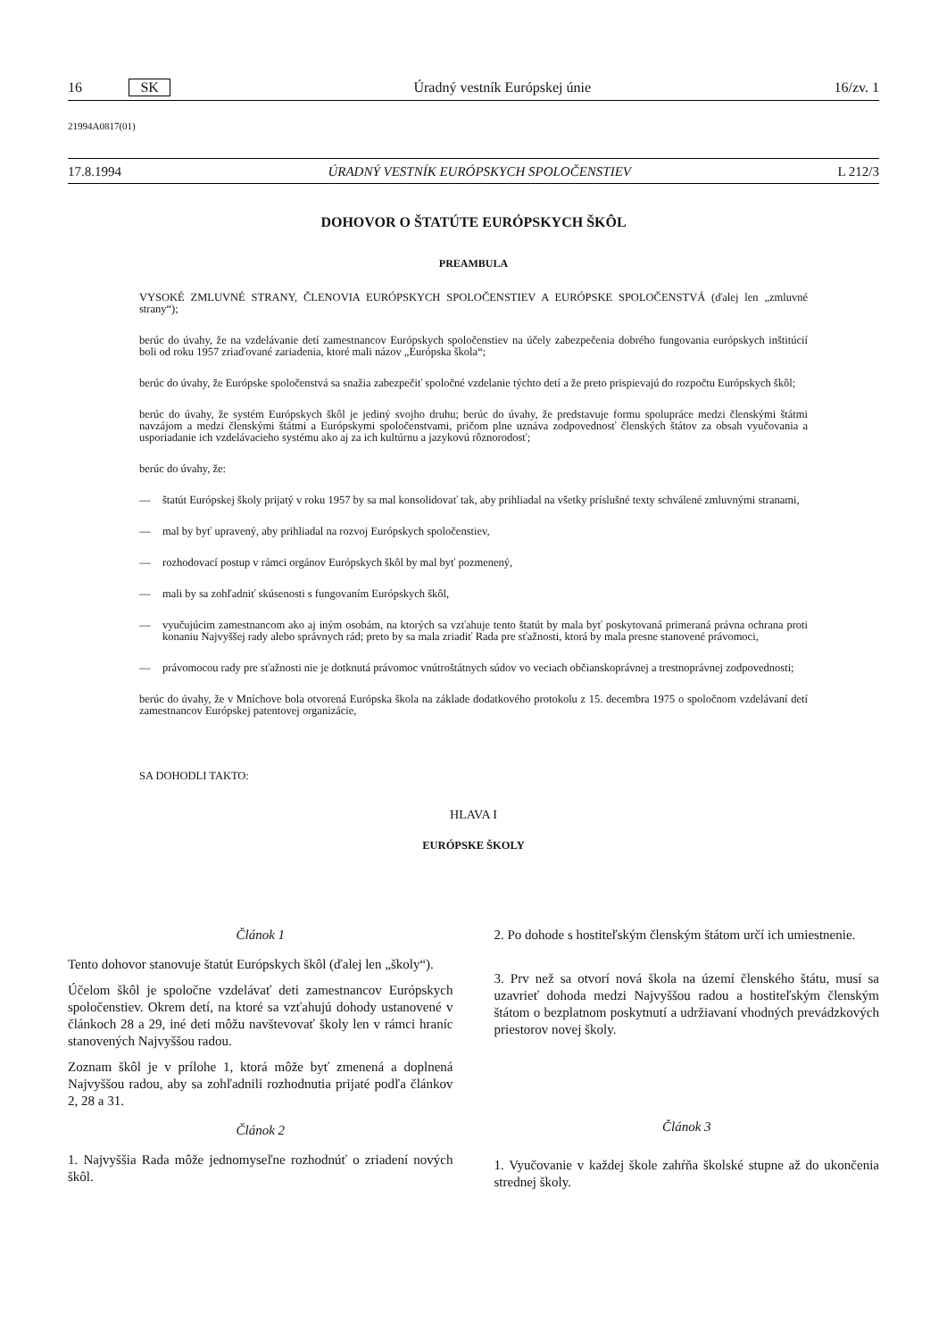16 SK Úradný vestník Európskej únie 16/zv. 1
21994A0817(01)
17.8.1994 ÚRADNÝ VESTNÍK EURÓPSKYCH SPOLOČENSTIEV L 212/3
DOHOVOR O ŠTATÚTE EURÓPSKYCH ŠKÔL
PREAMBULA
VYSOKÉ ZMLUVNÉ STRANY, ČLENOVIA EURÓPSKYCH SPOLOČENSTIEV A EURÓPSKE SPOLOČENSTVÁ (ďalej len „zmluvné strany“);
berúc do úvahy, že na vzdelávanie detí zamestnancov Európskych spoločenstiev na účely zabezpečenia dobrého fungovania európskych inštitúcií boli od roku 1957 zriaďované zariadenia, ktoré mali názov „Európska škola“;
berúc do úvahy, že Európske spoločenstvá sa snažia zabezpečiť spoločné vzdelanie týchto detí a že preto prispievajú do rozpočtu Európskych škôl;
berúc do úvahy, že systém Európskych škôl je jediný svojho druhu; berúc do úvahy, že predstavuje formu spolupráce medzi členskými štátmi navzájom a medzi členskými štátmi a Európskymi spoločenstvami, pričom plne uznáva zodpovednosť členských štátov za obsah vyučovania a usporiadanie ich vzdelávacieho systému ako aj za ich kultúrnu a jazykovú rôznorodosť;
berúc do úvahy, že:
— štatút Európskej školy prijatý v roku 1957 by sa mal konsolidovať tak, aby prihliadal na všetky príslušné texty schválené zmluvnými stranami,
— mal by byť upravený, aby prihliadal na rozvoj Európskych spoločenstiev,
— rozhodovací postup v rámci orgánov Európskych škôl by mal byť pozmenený,
— mali by sa zohľadniť skúsenosti s fungovaním Európskych škôl,
— vyučujúcim zamestnancom ako aj iným osobám, na ktorých sa vzťahuje tento štatút by mala byť poskytovaná primeraná právna ochrana proti konaniu Najvyššej rady alebo správnych rád; preto by sa mala zriadiť Rada pre sťažnosti, ktorá by mala presne stanovené právomoci,
— právomocou rady pre sťažnosti nie je dotknutá právomoc vnútroštátnych súdov vo veciach občianskoprávnej a trestnoprávnej zodpovednosti;
berúc do úvahy, že v Mníchove bola otvorená Európska škola na základe dodatkového protokolu z 15. decembra 1975 o spoločnom vzdelávaní detí zamestnancov Európskej patentovej organizácie,
SA DOHODLI TAKTO:
HLAVA I
EURÓPSKE ŠKOLY
Článok 1
Tento dohovor stanovuje štatút Európskych škôl (ďalej len „školy“).
Účelom škôl je spoločne vzdelávať deti zamestnancov Európskych spoločenstiev. Okrem detí, na ktoré sa vzťahujú dohody ustanovené v článkoch 28 a 29, iné deti môžu navštevovať školy len v rámci hraníc stanovených Najvyššou radou.
Zoznam škôl je v prílohe 1, ktorá môže byť zmenená a doplnená Najvyššou radou, aby sa zohľadnili rozhodnutia prijaté podľa článkov 2, 28 a 31.
Článok 2
1. Najvyššia Rada môže jednomyseľne rozhodnúť o zriadení nových škôl.
2. Po dohode s hostiteľským členským štátom určí ich umiestnenie.
3. Prv než sa otvorí nová škola na území členského štátu, musí sa uzavrieť dohoda medzi Najvyššou radou a hostiteľským členským štátom o bezplatnom poskytnutí a udržiavaní vhodných prevádzkových priestorov novej školy.
Článok 3
1. Vyučovanie v každej škole zahŕňa školské stupne až do ukončenia strednej školy.